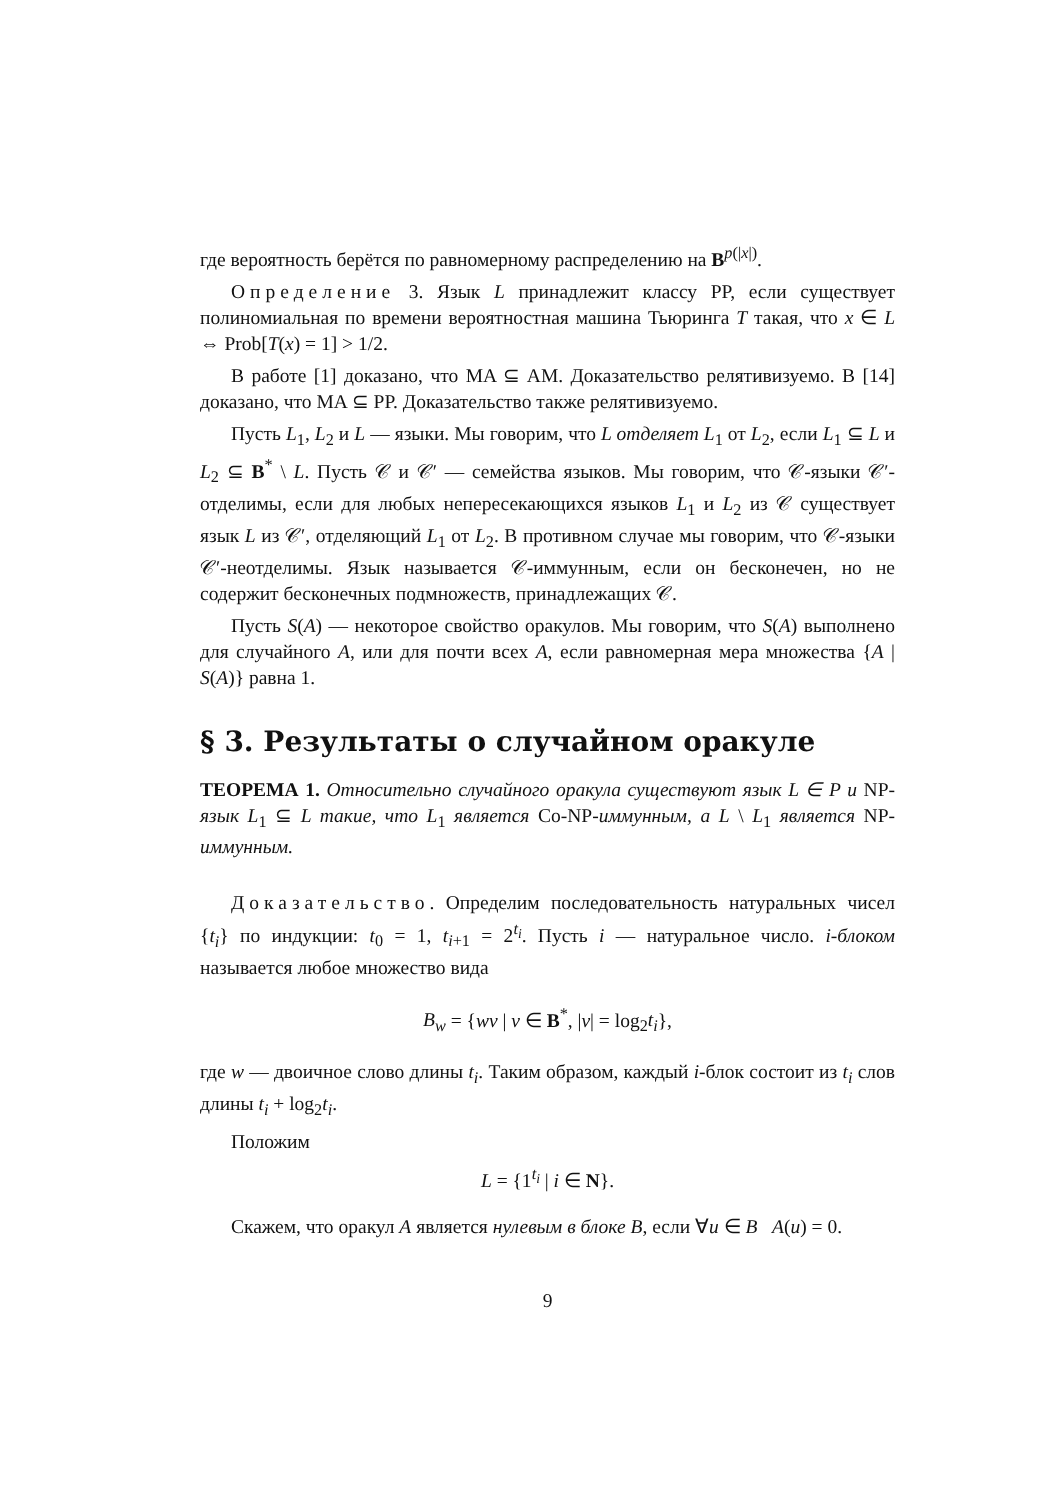где вероятность берётся по равномерному распределению на B<sup>p(|x|)</sup>.
Определение 3. Язык L принадлежит классу PP, если существует полиномиальная по времени вероятностная машина Тьюринга T такая, что x ∈ L ⇔ Prob[T(x) = 1] > 1/2.
В работе [1] доказано, что MA ⊆ AM. Доказательство релятивизуемо. В [14] доказано, что MA ⊆ PP. Доказательство также релятивизуемо.
Пусть L<sub>1</sub>, L<sub>2</sub> и L — языки. Мы говорим, что L отделяет L<sub>1</sub> от L<sub>2</sub>, если L<sub>1</sub> ⊆ L и L<sub>2</sub> ⊆ B<sup>*</sup> \ L. Пусть 𝒞 и 𝒞′ — семейства языков. Мы говорим, что 𝒞-языки 𝒞′-отделимы, если для любых непересекающихся языков L<sub>1</sub> и L<sub>2</sub> из 𝒞 существует язык L из 𝒞′, отделяющий L<sub>1</sub> от L<sub>2</sub>. В противном случае мы говорим, что 𝒞-языки 𝒞′-неотделимы. Язык называется 𝒞-иммунным, если он бесконечен, но не содержит бесконечных подмножеств, принадлежащих 𝒞.
Пусть S(A) — некоторое свойство оракулов. Мы говорим, что S(A) выполнено для случайного A, или для почти всех A, если равномерная мера множества {A | S(A)} равна 1.
§ 3. Результаты о случайном оракуле
ТЕОРЕМА 1. Относительно случайного оракула существуют язык L ∈ P и NP-язык L<sub>1</sub> ⊆ L такие, что L<sub>1</sub> является Co-NP-иммунным, а L \ L<sub>1</sub> является NP-иммунным.
Доказательство. Определим последовательность натуральных чисел {t<sub>i</sub>} по индукции: t<sub>0</sub> = 1, t<sub>i+1</sub> = 2<sup>t<sub>i</sub></sup>. Пусть i — натуральное число. i-блоком называется любое множество вида
B<sub>w</sub> = {wv | v ∈ B<sup>*</sup>, |v| = log<sub>2</sub>t<sub>i</sub>},
где w — двоичное слово длины t<sub>i</sub>. Таким образом, каждый i-блок состоит из t<sub>i</sub> слов длины t<sub>i</sub> + log<sub>2</sub>t<sub>i</sub>.
Положим
L = {1<sup>t<sub>i</sub></sup> | i ∈ N}.
Скажем, что оракул A является нулевым в блоке B, если ∀u ∈ B A(u) = 0.
9